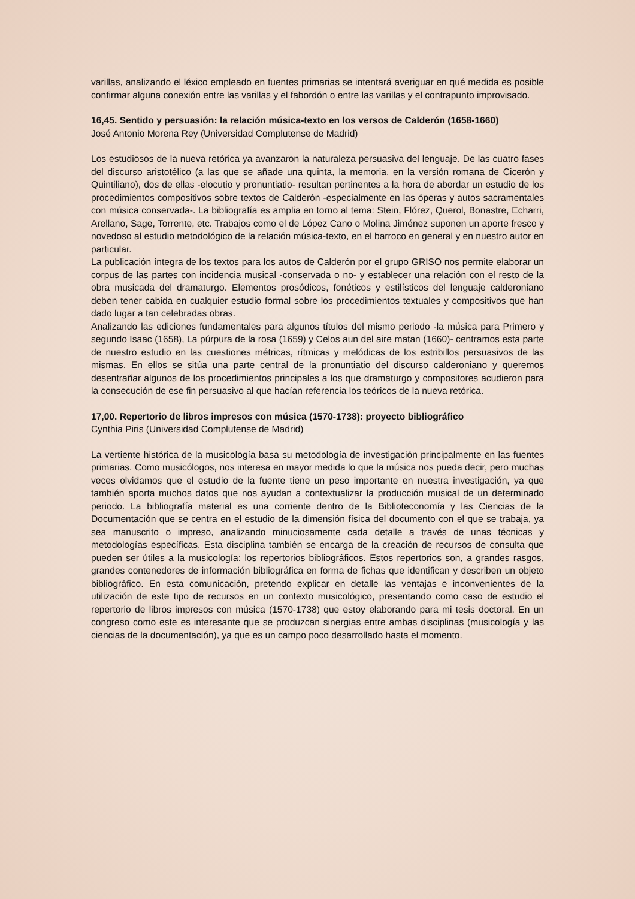varillas, analizando el léxico empleado en fuentes primarias se intentará averiguar en qué medida es posible confirmar alguna conexión entre las varillas y el fabordón o entre las varillas y el contrapunto improvisado.
16,45. Sentido y persuasión: la relación música-texto en los versos de Calderón (1658-1660)
José Antonio Morena Rey (Universidad Complutense de Madrid)
Los estudiosos de la nueva retórica ya avanzaron la naturaleza persuasiva del lenguaje. De las cuatro fases del discurso aristotélico (a las que se añade una quinta, la memoria, en la versión romana de Cicerón y Quintiliano), dos de ellas -elocutio y pronuntiatio- resultan pertinentes a la hora de abordar un estudio de los procedimientos compositivos sobre textos de Calderón -especialmente en las óperas y autos sacramentales con música conservada-. La bibliografía es amplia en torno al tema: Stein, Flórez, Querol, Bonastre, Echarri, Arellano, Sage, Torrente, etc. Trabajos como el de López Cano o Molina Jiménez suponen un aporte fresco y novedoso al estudio metodológico de la relación música-texto, en el barroco en general y en nuestro autor en particular.
La publicación íntegra de los textos para los autos de Calderón por el grupo GRISO nos permite elaborar un corpus de las partes con incidencia musical -conservada o no- y establecer una relación con el resto de la obra musicada del dramaturgo. Elementos prosódicos, fonéticos y estilísticos del lenguaje calderoniano deben tener cabida en cualquier estudio formal sobre los procedimientos textuales y compositivos que han dado lugar a tan celebradas obras.
Analizando las ediciones fundamentales para algunos títulos del mismo periodo -la música para Primero y segundo Isaac (1658), La púrpura de la rosa (1659) y Celos aun del aire matan (1660)- centramos esta parte de nuestro estudio en las cuestiones métricas, rítmicas y melódicas de los estribillos persuasivos de las mismas. En ellos se sitúa una parte central de la pronuntiatio del discurso calderoniano y queremos desentrañar algunos de los procedimientos principales a los que dramaturgo y compositores acudieron para la consecución de ese fin persuasivo al que hacían referencia los teóricos de la nueva retórica.
17,00. Repertorio de libros impresos con música (1570-1738): proyecto bibliográfico
Cynthia Piris (Universidad Complutense de Madrid)
La vertiente histórica de la musicología basa su metodología de investigación principalmente en las fuentes primarias. Como musicólogos, nos interesa en mayor medida lo que la música nos pueda decir, pero muchas veces olvidamos que el estudio de la fuente tiene un peso importante en nuestra investigación, ya que también aporta muchos datos que nos ayudan a contextualizar la producción musical de un determinado periodo. La bibliografía material es una corriente dentro de la Biblioteconomía y las Ciencias de la Documentación que se centra en el estudio de la dimensión física del documento con el que se trabaja, ya sea manuscrito o impreso, analizando minuciosamente cada detalle a través de unas técnicas y metodologías específicas. Esta disciplina también se encarga de la creación de recursos de consulta que pueden ser útiles a la musicología: los repertorios bibliográficos. Estos repertorios son, a grandes rasgos, grandes contenedores de información bibliográfica en forma de fichas que identifican y describen un objeto bibliográfico. En esta comunicación, pretendo explicar en detalle las ventajas e inconvenientes de la utilización de este tipo de recursos en un contexto musicológico, presentando como caso de estudio el repertorio de libros impresos con música (1570-1738) que estoy elaborando para mi tesis doctoral. En un congreso como este es interesante que se produzcan sinergias entre ambas disciplinas (musicología y las ciencias de la documentación), ya que es un campo poco desarrollado hasta el momento.